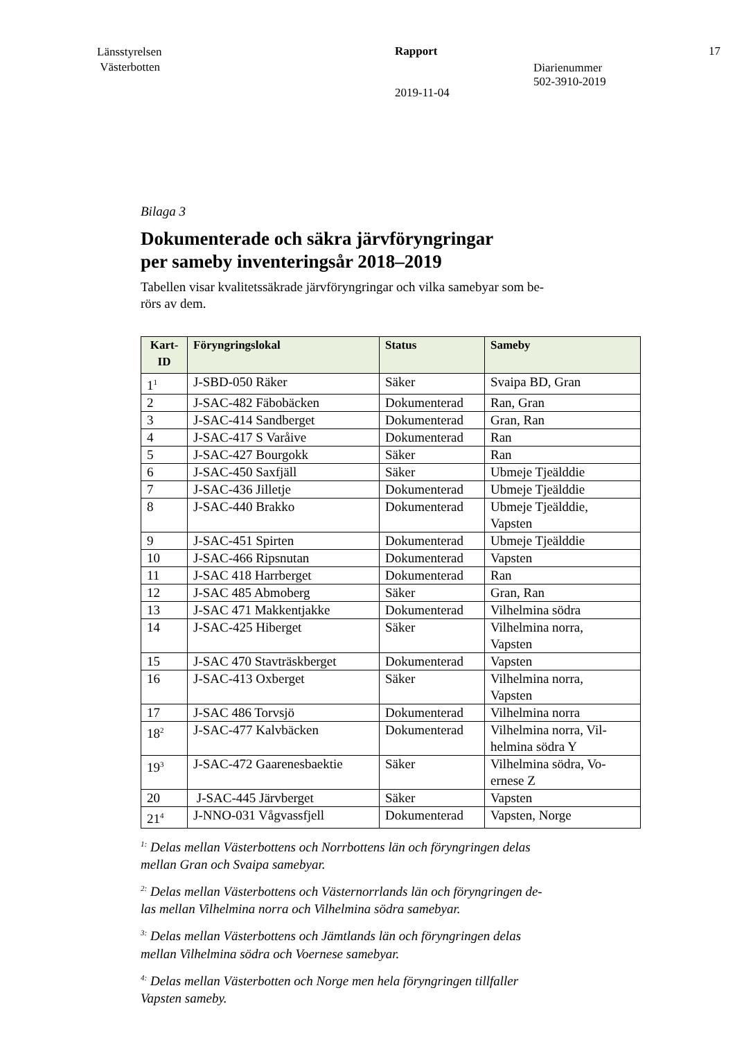Länsstyrelsen
Västerbotten
Rapport
2019-11-04
Diarienummer
502-3910-2019
17
Bilaga 3
Dokumenterade och säkra järvföryngringar
per sameby inventeringsår 2018–2019
Tabellen visar kvalitetssäkrade järvföryngringar och vilka samebyar som be-
rörs av dem.
| Kart- ID | Föryngringslokal | Status | Sameby |
| --- | --- | --- | --- |
| 1<sup>1</sup> | J-SBD-050 Räker | Säker | Svaipa BD, Gran |
| 2 | J-SAC-482 Fäbobäcken | Dokumenterad | Ran, Gran |
| 3 | J-SAC-414 Sandberget | Dokumenterad | Gran, Ran |
| 4 | J-SAC-417 S Varåive | Dokumenterad | Ran |
| 5 | J-SAC-427 Bourgokk | Säker | Ran |
| 6 | J-SAC-450 Saxfjäll | Säker | Ubmeje Tjeälddie |
| 7 | J-SAC-436 Jilletje | Dokumenterad | Ubmeje Tjeälddie |
| 8 | J-SAC-440 Brakko | Dokumenterad | Ubmeje Tjeälddie, Vapsten |
| 9 | J-SAC-451 Spirten | Dokumenterad | Ubmeje Tjeälddie |
| 10 | J-SAC-466 Ripsnutan | Dokumenterad | Vapsten |
| 11 | J-SAC 418 Harrberget | Dokumenterad | Ran |
| 12 | J-SAC 485 Abmoberg | Säker | Gran, Ran |
| 13 | J-SAC 471 Makkentjakke | Dokumenterad | Vilhelmina södra |
| 14 | J-SAC-425 Hiberget | Säker | Vilhelmina norra, Vapsten |
| 15 | J-SAC 470 Stavträskberget | Dokumenterad | Vapsten |
| 16 | J-SAC-413 Oxberget | Säker | Vilhelmina norra, Vapsten |
| 17 | J-SAC 486 Torvsjö | Dokumenterad | Vilhelmina norra |
| 18<sup>2</sup> | J-SAC-477 Kalvbäcken | Dokumenterad | Vilhelmina norra, Vil- helmina södra Y |
| 19<sup>3</sup> | J-SAC-472 Gaarenesbaektie | Säker | Vilhelmina södra, Vo- ernese Z |
| 20 | J-SAC-445 Järvberget | Säker | Vapsten |
| 21<sup>4</sup> | J-NNO-031 Vågvassfjell | Dokumenterad | Vapsten, Norge |
<sup>1:</sup> Delas mellan Västerbottens och Norrbottens län och föryngringen delas
mellan Gran och Svaipa samebyar.
<sup>2:</sup> Delas mellan Västerbottens och Västernorrlands län och föryngringen de-
las mellan Vilhelmina norra och Vilhelmina södra samebyar.
<sup>3:</sup> Delas mellan Västerbottens och Jämtlands län och föryngringen delas
mellan Vilhelmina södra och Voernese samebyar.
<sup>4:</sup> Delas mellan Västerbotten och Norge men hela föryngringen tillfaller
Vapsten sameby.